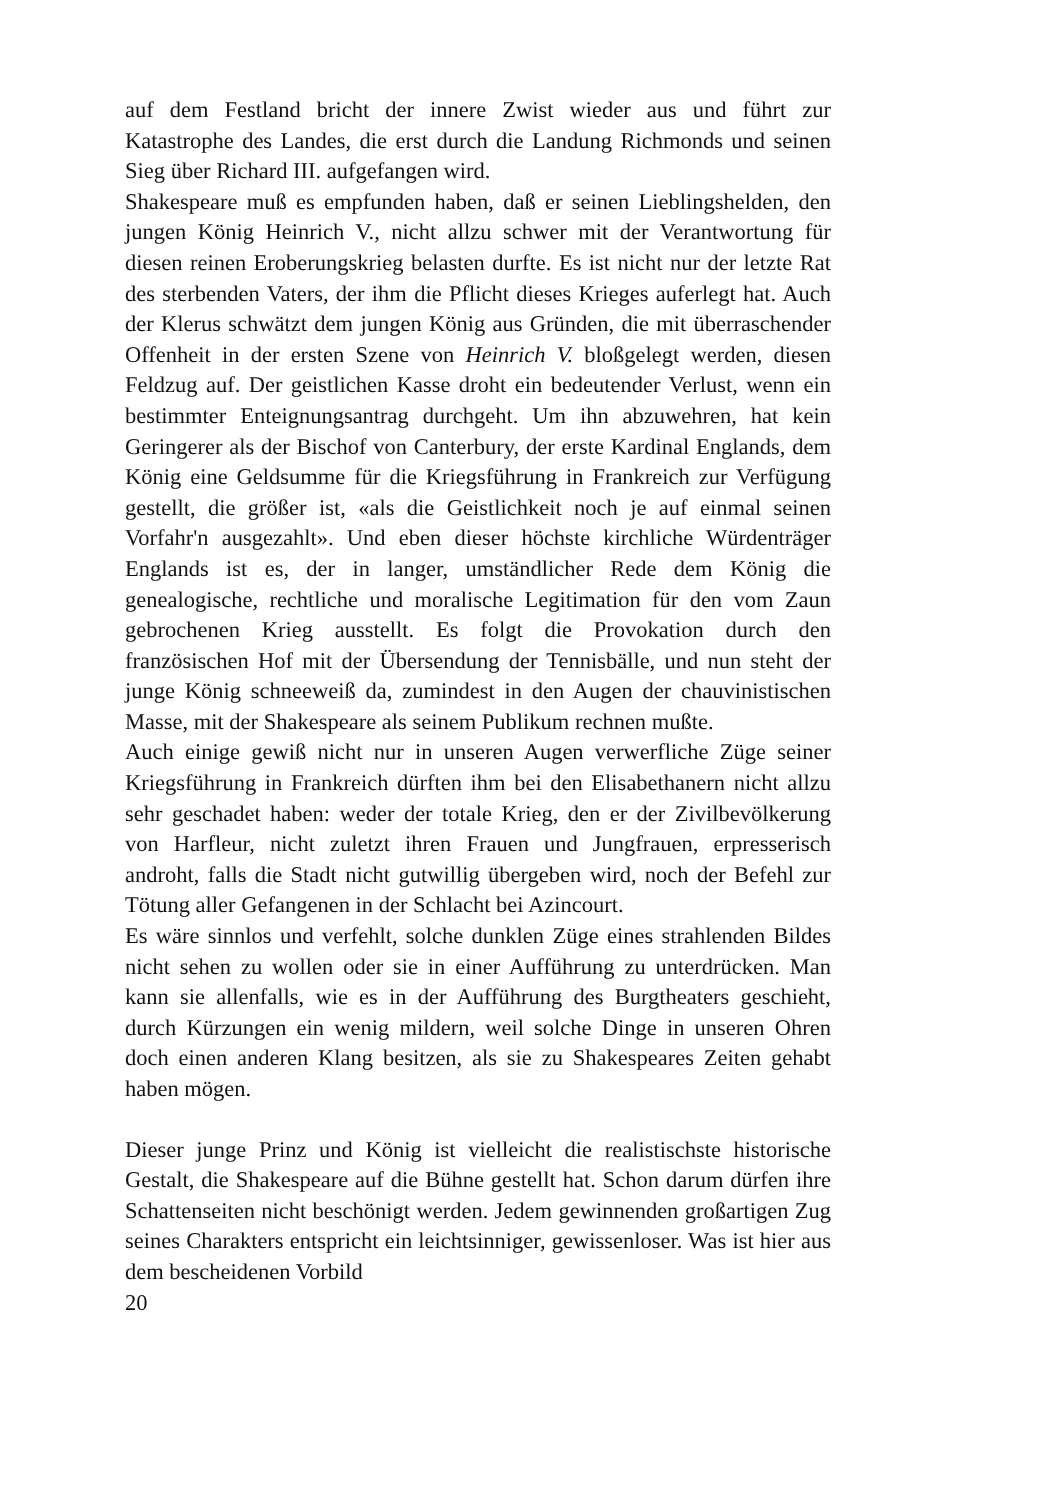auf dem Festland bricht der innere Zwist wieder aus und führt zur Katastrophe des Landes, die erst durch die Landung Richmonds und seinen Sieg über Richard III. aufgefangen wird.
Shakespeare muß es empfunden haben, daß er seinen Lieblingshelden, den jungen König Heinrich V., nicht allzu schwer mit der Verantwortung für diesen reinen Eroberungskrieg belasten durfte. Es ist nicht nur der letzte Rat des sterbenden Vaters, der ihm die Pflicht dieses Krieges auferlegt hat. Auch der Klerus schwätzt dem jungen König aus Gründen, die mit überraschender Offenheit in der ersten Szene von Heinrich V. bloßgelegt werden, diesen Feldzug auf. Der geistlichen Kasse droht ein bedeutender Verlust, wenn ein bestimmter Enteignungsantrag durchgeht. Um ihn abzuwehren, hat kein Geringerer als der Bischof von Canterbury, der erste Kardinal Englands, dem König eine Geldsumme für die Kriegsführung in Frankreich zur Verfügung gestellt, die größer ist, «als die Geistlichkeit noch je auf einmal seinen Vorfahr'n ausgezahlt». Und eben dieser höchste kirchliche Würdenträger Englands ist es, der in langer, umständlicher Rede dem König die genealogische, rechtliche und moralische Legitimation für den vom Zaun gebrochenen Krieg ausstellt. Es folgt die Provokation durch den französischen Hof mit der Übersendung der Tennisbälle, und nun steht der junge König schneeweiß da, zumindest in den Augen der chauvinistischen Masse, mit der Shakespeare als seinem Publikum rechnen mußte.
Auch einige gewiß nicht nur in unseren Augen verwerfliche Züge seiner Kriegsführung in Frankreich dürften ihm bei den Elisabethanern nicht allzu sehr geschadet haben: weder der totale Krieg, den er der Zivilbevölkerung von Harfleur, nicht zuletzt ihren Frauen und Jungfrauen, erpresserisch androht, falls die Stadt nicht gutwillig übergeben wird, noch der Befehl zur Tötung aller Gefangenen in der Schlacht bei Azincourt.
Es wäre sinnlos und verfehlt, solche dunklen Züge eines strahlenden Bildes nicht sehen zu wollen oder sie in einer Aufführung zu unterdrücken. Man kann sie allenfalls, wie es in der Aufführung des Burgtheaters geschieht, durch Kürzungen ein wenig mildern, weil solche Dinge in unseren Ohren doch einen anderen Klang besitzen, als sie zu Shakespeares Zeiten gehabt haben mögen.
Dieser junge Prinz und König ist vielleicht die realistischste historische Gestalt, die Shakespeare auf die Bühne gestellt hat. Schon darum dürfen ihre Schattenseiten nicht beschönigt werden. Jedem gewinnenden großartigen Zug seines Charakters entspricht ein leichtsinniger, gewissenloser. Was ist hier aus dem bescheidenen Vorbild
20